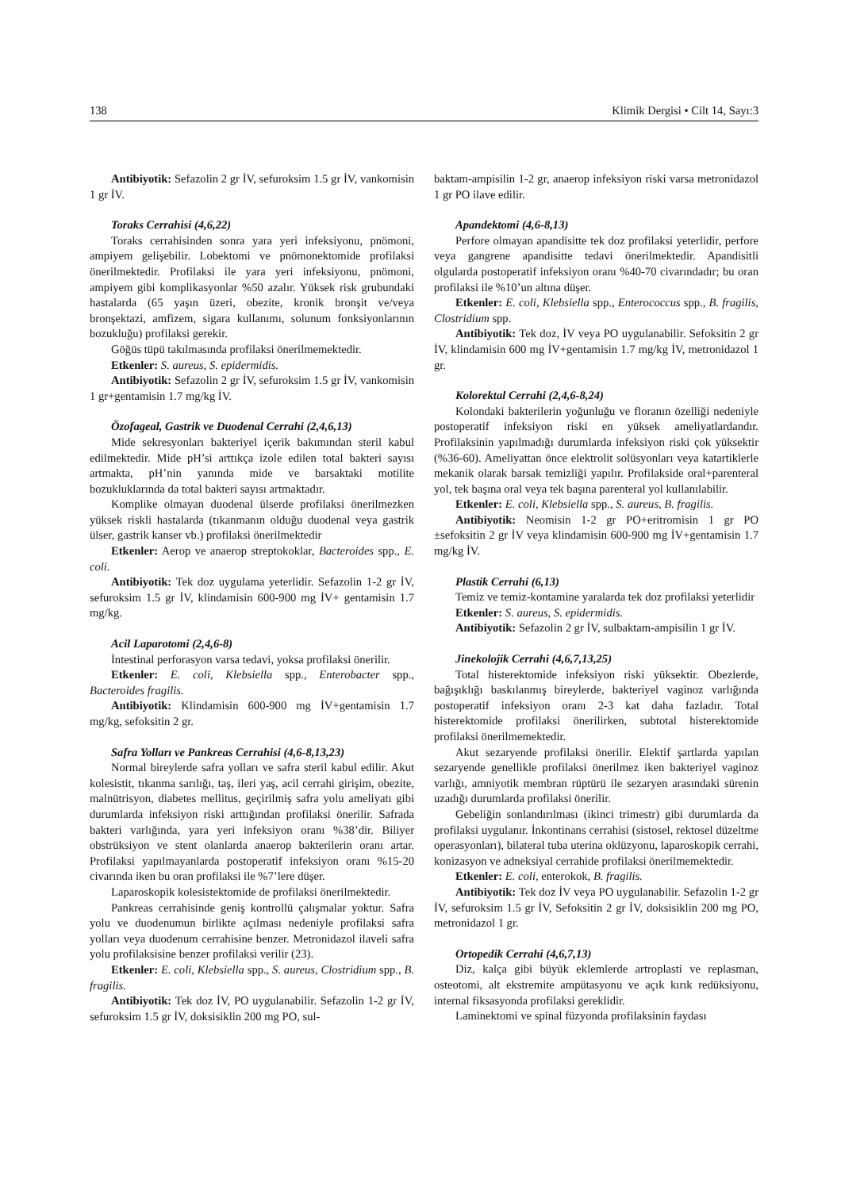138 Klimik Dergisi • Cilt 14, Sayı:3
Antibiyotik: Sefazolin 2 gr İV, sefuroksim 1.5 gr İV, vankomisin 1 gr İV.
Toraks Cerrahisi (4,6,22)
Toraks cerrahisinden sonra yara yeri infeksiyonu, pnömoni, ampiyem gelişebilir. Lobektomi ve pnömonektomide profilaksi önerilmektedir. Profilaksi ile yara yeri infeksiyonu, pnömoni, ampiyem gibi komplikasyonlar %50 azalır. Yüksek risk grubundaki hastalarda (65 yaşın üzeri, obezite, kronik bronşit ve/veya bronşektazi, amfizem, sigara kullanımı, solunum fonksiyonlarının bozukluğu) profilaksi gerekir.
Göğüs tüpü takılmasında profilaksi önerilmemektedir.
Etkenler: S. aureus, S. epidermidis.
Antibiyotik: Sefazolin 2 gr İV, sefuroksim 1.5 gr İV, vankomisin 1 gr+gentamisin 1.7 mg/kg İV.
Özofageal, Gastrik ve Duodenal Cerrahi (2,4,6,13)
Mide sekresyonları bakteriyel içerik bakımından steril kabul edilmektedir. Mide pH’si arttıkça izole edilen total bakteri sayısı artmakta, pH’nin yanında mide ve barsaktaki motilite bozukluklarında da total bakteri sayısı artmaktadır.
Komplike olmayan duodenal ülserde profilaksi önerilmezken yüksek riskli hastalarda (tıkanmanın olduğu duodenal veya gastrik ülser, gastrik kanser vb.) profilaksi önerilmektedir
Etkenler: Aerop ve anaerop streptokoklar, Bacteroides spp., E. coli.
Antibiyotik: Tek doz uygulama yeterlidir. Sefazolin 1-2 gr İV, sefuroksim 1.5 gr İV, klindamisin 600-900 mg İV+ gentamisin 1.7 mg/kg.
Acil Laparotomi (2,4,6-8)
İntestinal perforasyon varsa tedavi, yoksa profilaksi önerilir.
Etkenler: E. coli, Klebsiella spp., Enterobacter spp., Bacteroides fragilis.
Antibiyotik: Klindamisin 600-900 mg İV+gentamisin 1.7 mg/kg, sefoksitin 2 gr.
Safra Yolları ve Pankreas Cerrahisi (4,6-8,13,23)
Normal bireylerde safra yolları ve safra steril kabul edilir. Akut kolesistit, tıkanma sarılığı, taş, ileri yaş, acil cerrahi girişim, obezite, malnütrisyon, diabetes mellitus, geçirilmiş safra yolu ameliyatı gibi durumlarda infeksiyon riski arttığından profilaksi önerilir. Safrada bakteri varlığında, yara yeri infeksiyon oranı %38’dir. Biliyer obstrüksiyon ve stent olanlarda anaerop bakterilerin oranı artar. Profilaksi yapılmayanlarda postoperatif infeksiyon oranı %15-20 civarında iken bu oran profilaksi ile %7’lere düşer.
Laparoskopik kolesistektomide de profilaksi önerilmektedir.
Pankreas cerrahisinde geniş kontrollü çalışmalar yoktur. Safra yolu ve duodenumun birlikte açılması nedeniyle profilaksi safra yolları veya duodenum cerrahisine benzer. Metronidazol ilaveli safra yolu profilaksisine benzer profilaksi verilir (23).
Etkenler: E. coli, Klebsiella spp., S. aureus, Clostridium spp., B. fragilis.
Antibiyotik: Tek doz İV, PO uygulanabilir. Sefazolin 1-2 gr İV, sefuroksim 1.5 gr İV, doksisiklin 200 mg PO, sul-
baktam-ampisilin 1-2 gr, anaerop infeksiyon riski varsa metronidazol 1 gr PO ilave edilir.
Apandektomi (4,6-8,13)
Perfore olmayan apandisitte tek doz profilaksi yeterlidir, perfore veya gangrene apandisitte tedavi önerilmektedir. Apandisitli olgularda postoperatif infeksiyon oranı %40-70 civarındadır; bu oran profilaksi ile %10’un altına düşer.
Etkenler: E. coli, Klebsiella spp., Enterococcus spp., B. fragilis, Clostridium spp.
Antibiyotik: Tek doz, İV veya PO uygulanabilir. Sefoksitin 2 gr İV, klindamisin 600 mg İV+gentamisin 1.7 mg/kg İV, metronidazol 1 gr.
Kolorektal Cerrahi (2,4,6-8,24)
Kolondaki bakterilerin yoğunluğu ve floranın özelliği nedeniyle postoperatif infeksiyon riski en yüksek ameliyatlardandır. Profilaksinin yapılmadığı durumlarda infeksiyon riski çok yüksektir (%36-60). Ameliyattan önce elektrolit solüsyonları veya katartiklerle mekanik olarak barsak temizliği yapılır. Profilakside oral+parenteral yol, tek başına oral veya tek başına parenteral yol kullanılabilir.
Etkenler: E. coli, Klebsiella spp., S. aureus, B. fragilis.
Antibiyotik: Neomisin 1-2 gr PO+eritromisin 1 gr PO ±sefoksitin 2 gr İV veya klindamisin 600-900 mg İV+gentamisin 1.7 mg/kg İV.
Plastik Cerrahi (6,13)
Temiz ve temiz-kontamine yaralarda tek doz profilaksi yeterlidir
Etkenler: S. aureus, S. epidermidis.
Antibiyotik: Sefazolin 2 gr İV, sulbaktam-ampisilin 1 gr İV.
Jinekolojik Cerrahi (4,6,7,13,25)
Total histerektomide infeksiyon riski yüksektir. Obezlerde, bağışıklığı baskılanmış bireylerde, bakteriyel vaginoz varlığında postoperatif infeksiyon oranı 2-3 kat daha fazladır. Total histerektomide profilaksi önerilirken, subtotal histerektomide profilaksi önerilmemektedir.
Akut sezaryende profilaksi önerilir. Elektif şartlarda yapılan sezaryende genellikle profilaksi önerilmez iken bakteriyel vaginoz varlığı, amniyotik membran rüptürü ile sezaryen arasındaki sürenin uzadığı durumlarda profilaksi önerilir.
Gebeliğin sonlandırılması (ikinci trimestr) gibi durumlarda da profilaksi uygulanır. İnkontinans cerrahisi (sistosel, rektosel düzeltme operasyonları), bilateral tuba uterina oklüzyonu, laparoskopik cerrahi, konizasyon ve adneksiyal cerrahide profilaksi önerilmemektedir.
Etkenler: E. coli, enterokok, B. fragilis.
Antibiyotik: Tek doz İV veya PO uygulanabilir. Sefazolin 1-2 gr İV, sefuroksim 1.5 gr İV, Sefoksitin 2 gr İV, doksisiklin 200 mg PO, metronidazol 1 gr.
Ortopedik Cerrahi (4,6,7,13)
Diz, kalça gibi büyük eklemlerde artroplasti ve replasman, osteotomi, alt ekstremite ampütasyonu ve açık kırık redüksiyonu, internal fiksasyonda profilaksi gereklidir.
Laminektomi ve spinal füzyonda profilaksinin faydası